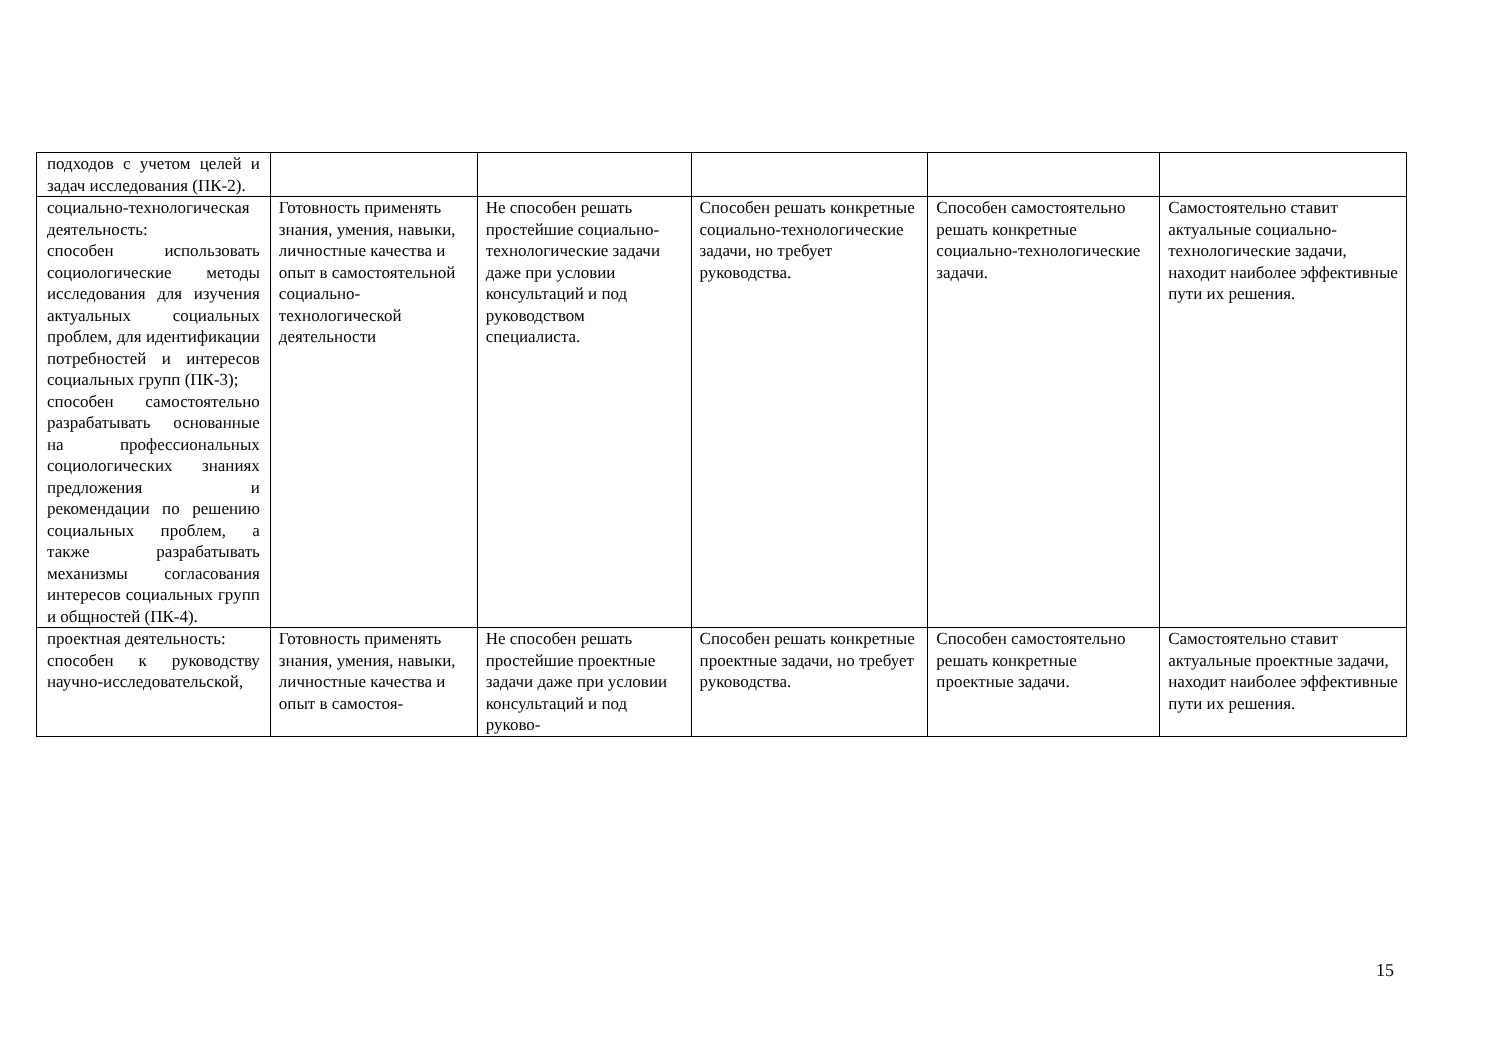| подходов с учетом целей и задач исследования (ПК-2). | | | | | |
| социально-технологическая деятельность: способен использовать социологические методы исследования для изучения актуальных социальных проблем, для идентификации потребностей и интересов социальных групп (ПК-3); способен самостоятельно разрабатывать основанные на профессиональных социологических знаниях предложения и рекомендации по решению социальных проблем, а также разрабатывать механизмы согласования интересов социальных групп и общностей (ПК-4). | Готовность применять знания, умения, навыки, личностные качества и опыт в самостоятельной социально-технологической деятельности | Не способен решать простейшие социально-технологические задачи даже при условии консультаций и под руководством специалиста. | Способен решать конкретные социально-технологические задачи, но требует руководства. | Способен самостоятельно решать конкретные социально-технологические задачи. | Самостоятельно ставит актуальные социально-технологические задачи, находит наиболее эффективные пути их решения. |
| проектная деятельность: способен к руководству научно-исследовательской, | Готовность применять знания, умения, навыки, личностные качества и опыт в самостоя- | Не способен решать простейшие проектные задачи даже при условии консультаций и под руково- | Способен решать конкретные проектные задачи, но требует руководства. | Способен самостоятельно решать конкретные проектные задачи. | Самостоятельно ставит актуальные проектные задачи, находит наиболее эффективные пути их решения. |
15